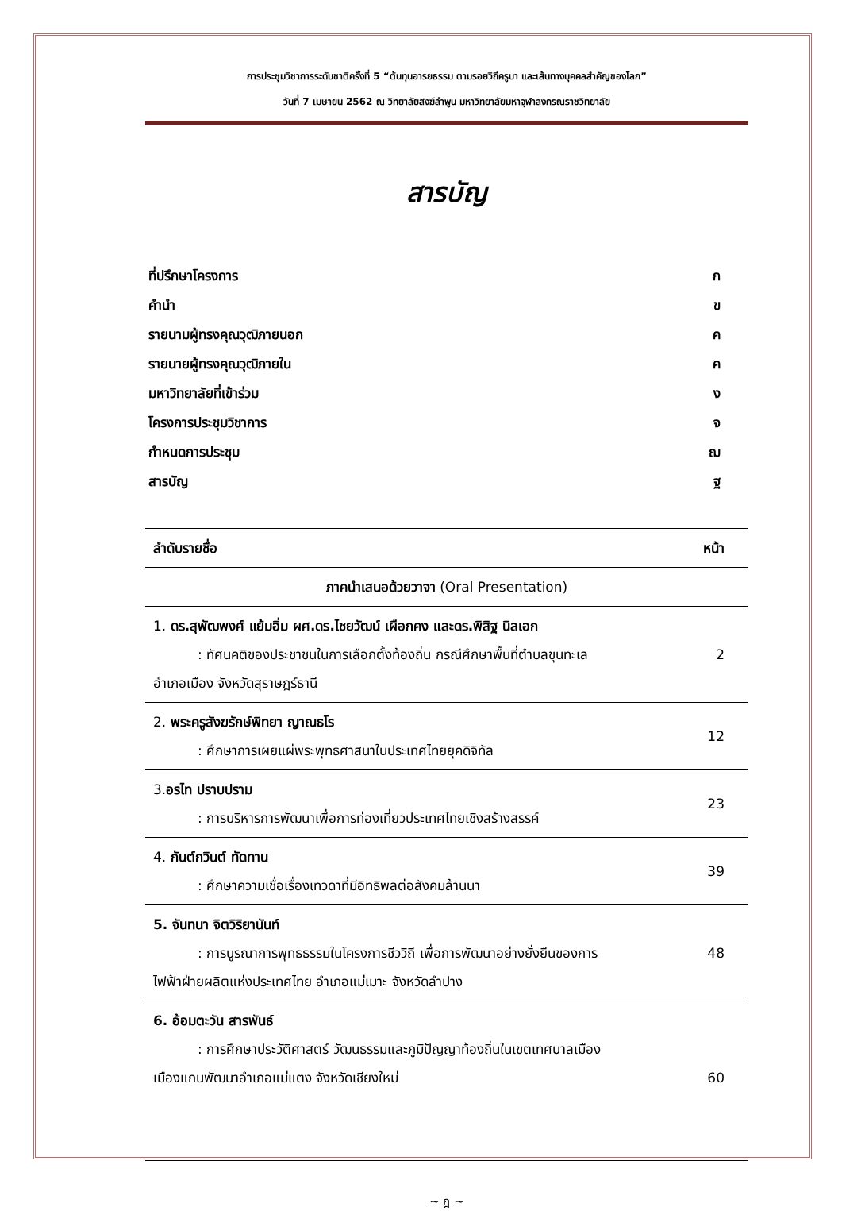การประชุมวิชาการระดับชาติครั้งที่ 5 “ต้นทุนอารยธรรม ตามรอยวิถีครูบา และเส้นทางบุคคลสำคัญของโลก”
วันที่ 7 เมษายน 2562 ณ วิทยาลัยสงฆ์ลำพูน มหาวิทยาลัยมหาจุฬาลงกรณราชวิทยาลัย
สารบัญ
ที่ปรึกษาโครงการ ก
คำนำ ข
รายนามผู้ทรงคุณวุฒิภายนอก ค
รายนายผู้ทรงคุณวุฒิภายใน ค
มหาวิทยาลัยที่เข้าร่วม ง
โครงการประชุมวิชาการ จ
กำหนดการประชุม ฌ
สารบัญ ฐ
| ลำดับรายชื่อ | หน้า |
| --- | --- |
| ภาคนำเสนอด้วยวาจา (Oral Presentation) | |
| 1. ดร.สุพัฒพงศ์ แย้มอิ่ม ผศ.ดร.ไชยวัฒน์ เผือกคง และดร.พิสิฐ นิลเอก : ทัศนคติของประชาชนในการเลือกตั้งท้องถิ่น กรณีศึกษาพื้นที่ตำบลขุนทะเล อำเภอเมือง จังหวัดสุราษฎร์ธานี | 2 |
| 2. พระครูสังฆรักษ์พิทยา ญาณธโร : ศึกษาการเผยแผ่พระพุทธศาสนาในประเทศไทยยุคดิจิทัล | 12 |
| 3. อรไท ปราบปราม : การบริหารการพัฒนาเพื่อการท่องเที่ยวประเทศไทยเชิงสร้างสรรค์ | 23 |
| 4. กันต์กวินต์ ทัดทาน : ศึกษาความเชื่อเรื่องเทวดาที่มีอิทธิพลต่อสังคมล้านนา | 39 |
| 5. จันทนา จิตวิริยานันท์ : การบูรณาการพุทธธรรมในโครงการชีววิถี เพื่อการพัฒนาอย่างยั่งยืนของการ ไฟฟ้าฝ่ายผลิตแห่งประเทศไทย อำเภอแม่เมาะ จังหวัดลำปาง | 48 |
| 6. อ้อมตะวัน สารพันธ์ : การศึกษาประวัติศาสตร์ วัฒนธรรมและภูมิปัญญาท้องถิ่นในเขตเทศบาลเมือง เมืองแกนพัฒนาอำเภอแม่แตง จังหวัดเชียงใหม่ | 60 |
~ ฎ ~